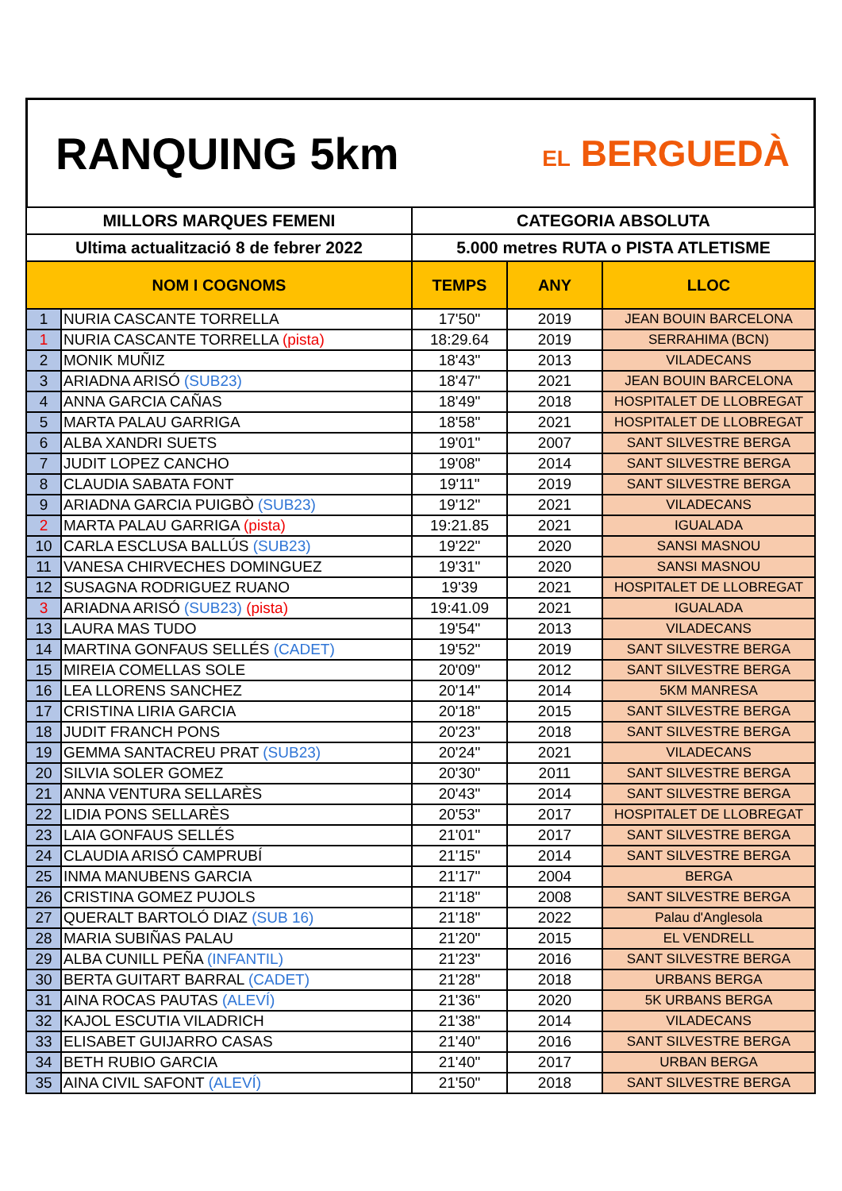RANQUING 5km
EL BERGUEDÀ
| MILLORS MARQUES FEMENI | | CATEGORIA ABSOLUTA | | |
| --- | --- | --- | --- | --- |
| Ultima actualització 8 de febrer 2022 | | 5.000 metres RUTA o PISTA ATLETISME | | |
| NOM I COGNOMS | | TEMPS | ANY | LLOC |
| 1 | NURIA CASCANTE TORRELLA | 17'50" | 2019 | JEAN BOUIN BARCELONA |
| 1 | NURIA CASCANTE TORRELLA (pista) | 18:29.64 | 2019 | SERRAHIMA (BCN) |
| 2 | MONIK MUÑIZ | 18'43" | 2013 | VILADECANS |
| 3 | ARIADNA ARISÓ (SUB23) | 18'47" | 2021 | JEAN BOUIN BARCELONA |
| 4 | ANNA GARCIA CAÑAS | 18'49" | 2018 | HOSPITALET DE LLOBREGAT |
| 5 | MARTA PALAU GARRIGA | 18'58" | 2021 | HOSPITALET DE LLOBREGAT |
| 6 | ALBA XANDRI SUETS | 19'01" | 2007 | SANT SILVESTRE BERGA |
| 7 | JUDIT LOPEZ CANCHO | 19'08" | 2014 | SANT SILVESTRE BERGA |
| 8 | CLAUDIA SABATA FONT | 19'11" | 2019 | SANT SILVESTRE BERGA |
| 9 | ARIADNA GARCIA PUIGBÒ (SUB23) | 19'12" | 2021 | VILADECANS |
| 2 | MARTA PALAU GARRIGA (pista) | 19:21.85 | 2021 | IGUALADA |
| 10 | CARLA ESCLUSA BALLÚS (SUB23) | 19'22" | 2020 | SANSI MASNOU |
| 11 | VANESA CHIRVECHES DOMINGUEZ | 19'31" | 2020 | SANSI MASNOU |
| 12 | SUSAGNA RODRIGUEZ RUANO | 19'39 | 2021 | HOSPITALET DE LLOBREGAT |
| 3 | ARIADNA ARISÓ (SUB23) (pista) | 19:41.09 | 2021 | IGUALADA |
| 13 | LAURA MAS TUDO | 19'54" | 2013 | VILADECANS |
| 14 | MARTINA GONFAUS SELLÉS (CADET) | 19'52" | 2019 | SANT SILVESTRE BERGA |
| 15 | MIREIA COMELLAS SOLE | 20'09" | 2012 | SANT SILVESTRE BERGA |
| 16 | LEA LLORENS SANCHEZ | 20'14" | 2014 | 5KM MANRESA |
| 17 | CRISTINA LIRIA GARCIA | 20'18" | 2015 | SANT SILVESTRE BERGA |
| 18 | JUDIT FRANCH PONS | 20'23" | 2018 | SANT SILVESTRE BERGA |
| 19 | GEMMA SANTACREU PRAT (SUB23) | 20'24" | 2021 | VILADECANS |
| 20 | SILVIA SOLER GOMEZ | 20'30" | 2011 | SANT SILVESTRE BERGA |
| 21 | ANNA VENTURA SELLARÈS | 20'43" | 2014 | SANT SILVESTRE BERGA |
| 22 | LIDIA PONS SELLARÈS | 20'53" | 2017 | HOSPITALET DE LLOBREGAT |
| 23 | LAIA GONFAUS SELLÉS | 21'01" | 2017 | SANT SILVESTRE BERGA |
| 24 | CLAUDIA ARISÓ CAMPRUBÍ | 21'15" | 2014 | SANT SILVESTRE BERGA |
| 25 | INMA MANUBENS GARCIA | 21'17" | 2004 | BERGA |
| 26 | CRISTINA GOMEZ PUJOLS | 21'18" | 2008 | SANT SILVESTRE BERGA |
| 27 | QUERALT BARTOLÓ DIAZ (SUB 16) | 21'18" | 2022 | Palau d'Anglesola |
| 28 | MARIA SUBIÑAS PALAU | 21'20" | 2015 | EL VENDRELL |
| 29 | ALBA CUNILL PEÑA (INFANTIL) | 21'23" | 2016 | SANT SILVESTRE BERGA |
| 30 | BERTA GUITART BARRAL (CADET) | 21'28" | 2018 | URBANS BERGA |
| 31 | AINA ROCAS PAUTAS (ALEVÍ) | 21'36" | 2020 | 5K URBANS BERGA |
| 32 | KAJOL ESCUTIA VILADRICH | 21'38" | 2014 | VILADECANS |
| 33 | ELISABET GUIJARRO CASAS | 21'40" | 2016 | SANT SILVESTRE BERGA |
| 34 | BETH RUBIO GARCIA | 21'40" | 2017 | URBAN BERGA |
| 35 | AINA CIVIL SAFONT (ALEVÍ) | 21'50" | 2018 | SANT SILVESTRE BERGA |